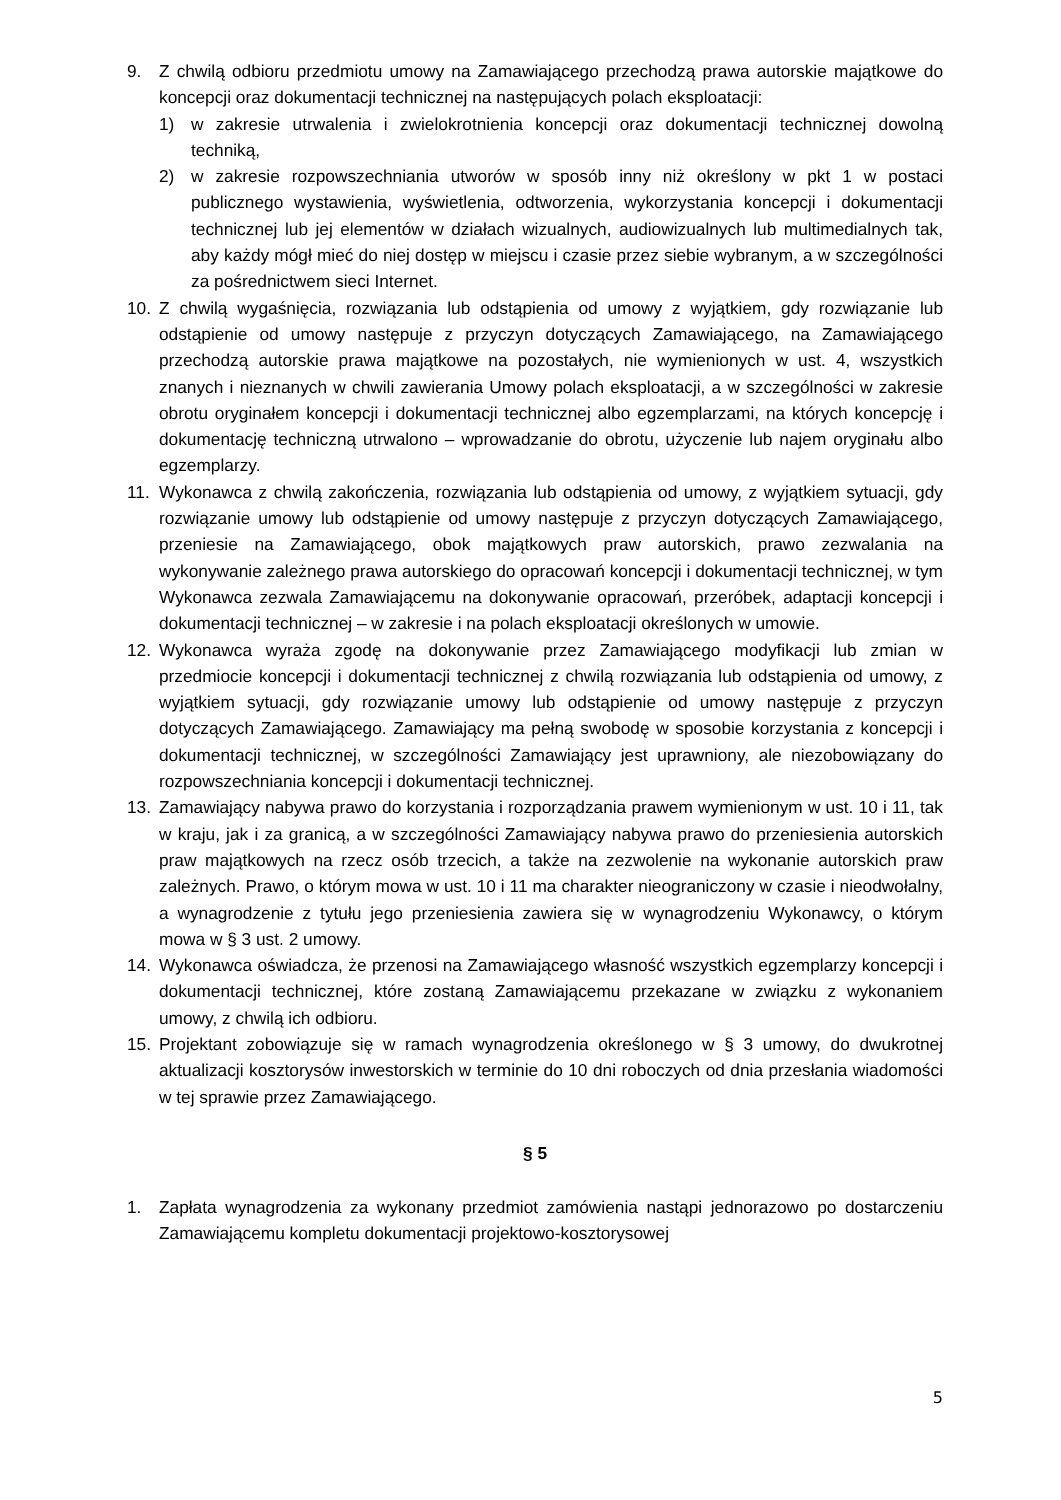9. Z chwilą odbioru przedmiotu umowy na Zamawiającego przechodzą prawa autorskie majątkowe do koncepcji oraz dokumentacji technicznej na następujących polach eksploatacji:
1) w zakresie utrwalenia i zwielokrotnienia koncepcji oraz dokumentacji technicznej dowolną techniką,
2) w zakresie rozpowszechniania utworów w sposób inny niż określony w pkt 1 w postaci publicznego wystawienia, wyświetlenia, odtworzenia, wykorzystania koncepcji i dokumentacji technicznej lub jej elementów w działach wizualnych, audiowizualnych lub multimedialnych tak, aby każdy mógł mieć do niej dostęp w miejscu i czasie przez siebie wybranym, a w szczególności za pośrednictwem sieci Internet.
10. Z chwilą wygaśnięcia, rozwiązania lub odstąpienia od umowy z wyjątkiem, gdy rozwiązanie lub odstąpienie od umowy następuje z przyczyn dotyczących Zamawiającego, na Zamawiającego przechodzą autorskie prawa majątkowe na pozostałych, nie wymienionych w ust. 4, wszystkich znanych i nieznanych w chwili zawierania Umowy polach eksploatacji, a w szczególności w zakresie obrotu oryginałem koncepcji i dokumentacji technicznej albo egzemplarzami, na których koncepcję i dokumentację techniczną utrwalono – wprowadzanie do obrotu, użyczenie lub najem oryginału albo egzemplarzy.
11. Wykonawca z chwilą zakończenia, rozwiązania lub odstąpienia od umowy, z wyjątkiem sytuacji, gdy rozwiązanie umowy lub odstąpienie od umowy następuje z przyczyn dotyczących Zamawiającego, przeniesie na Zamawiającego, obok majątkowych praw autorskich, prawo zezwalania na wykonywanie zależnego prawa autorskiego do opracowań koncepcji i dokumentacji technicznej, w tym Wykonawca zezwala Zamawiającemu na dokonywanie opracowań, przeróbek, adaptacji koncepcji i dokumentacji technicznej – w zakresie i na polach eksploatacji określonych w umowie.
12. Wykonawca wyraża zgodę na dokonywanie przez Zamawiającego modyfikacji lub zmian w przedmiocie koncepcji i dokumentacji technicznej z chwilą rozwiązania lub odstąpienia od umowy, z wyjątkiem sytuacji, gdy rozwiązanie umowy lub odstąpienie od umowy następuje z przyczyn dotyczących Zamawiającego. Zamawiający ma pełną swobodę w sposobie korzystania z koncepcji i dokumentacji technicznej, w szczególności Zamawiający jest uprawniony, ale niezobowiązany do rozpowszechniania koncepcji i dokumentacji technicznej.
13. Zamawiający nabywa prawo do korzystania i rozporządzania prawem wymienionym w ust. 10 i 11, tak w kraju, jak i za granicą, a w szczególności Zamawiający nabywa prawo do przeniesienia autorskich praw majątkowych na rzecz osób trzecich, a także na zezwolenie na wykonanie autorskich praw zależnych. Prawo, o którym mowa w ust. 10 i 11 ma charakter nieograniczony w czasie i nieodwołalny, a wynagrodzenie z tytułu jego przeniesienia zawiera się w wynagrodzeniu Wykonawcy, o którym mowa w § 3 ust. 2 umowy.
14. Wykonawca oświadcza, że przenosi na Zamawiającego własność wszystkich egzemplarzy koncepcji i dokumentacji technicznej, które zostaną Zamawiającemu przekazane w związku z wykonaniem umowy, z chwilą ich odbioru.
15. Projektant zobowiązuje się w ramach wynagrodzenia określonego w § 3 umowy, do dwukrotnej aktualizacji kosztorysów inwestorskich w terminie do 10 dni roboczych od dnia przesłania wiadomości w tej sprawie przez Zamawiającego.
§ 5
1. Zapłata wynagrodzenia za wykonany przedmiot zamówienia nastąpi jednorazowo po dostarczeniu Zamawiającemu kompletu dokumentacji projektowo-kosztorysowej
5